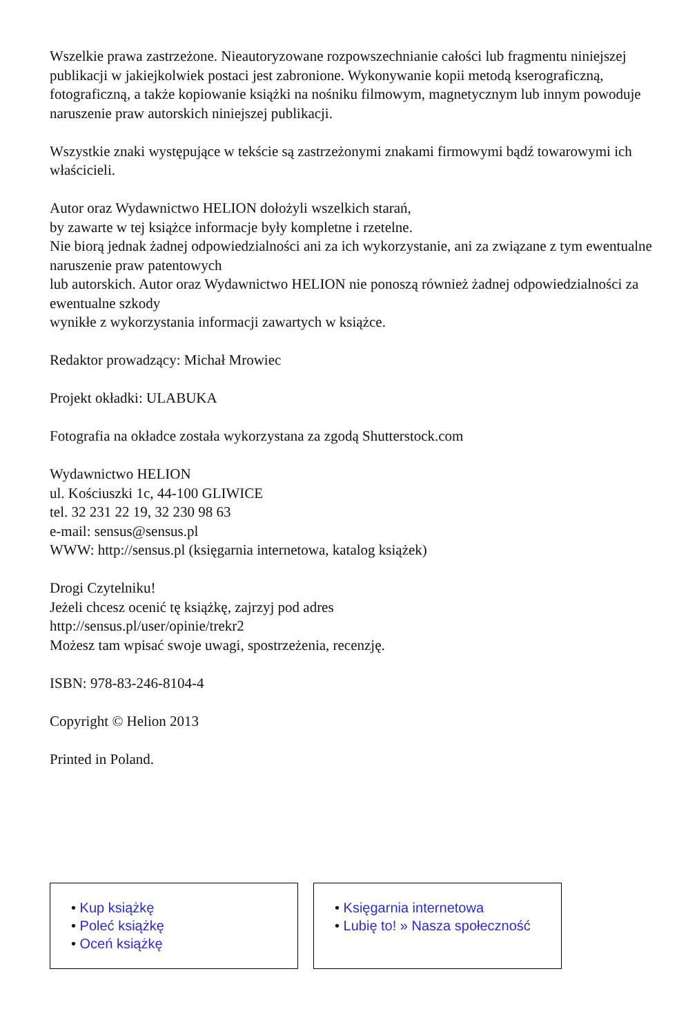Wszelkie prawa zastrzeżone. Nieautoryzowane rozpowszechnianie całości lub fragmentu niniejszej publikacji w jakiejkolwiek postaci jest zabronione. Wykonywanie kopii metodą kserograficzną, fotograficzną, a także kopiowanie książki na nośniku filmowym, magnetycznym lub innym powoduje naruszenie praw autorskich niniejszej publikacji.
Wszystkie znaki występujące w tekście są zastrzeżonymi znakami firmowymi bądź towarowymi ich właścicieli.
Autor oraz Wydawnictwo HELION dołożyli wszelkich starań,
by zawarte w tej książce informacje były kompletne i rzetelne.
Nie biorą jednak żadnej odpowiedzialności ani za ich wykorzystanie, ani za związane z tym ewentualne naruszenie praw patentowych
lub autorskich. Autor oraz Wydawnictwo HELION nie ponoszą również żadnej odpowiedzialności za ewentualne szkody
wynikłe z wykorzystania informacji zawartych w książce.
Redaktor prowadzący: Michał Mrowiec
Projekt okładki: ULABUKA
Fotografia na okładce została wykorzystana za zgodą Shutterstock.com
Wydawnictwo HELION
ul. Kościuszki 1c, 44-100 GLIWICE
tel. 32 231 22 19, 32 230 98 63
e-mail: sensus@sensus.pl
WWW: http://sensus.pl (księgarnia internetowa, katalog książek)
Drogi Czytelniku!
Jeżeli chcesz ocenić tę książkę, zajrzyj pod adres
http://sensus.pl/user/opinie/trekr2
Możesz tam wpisać swoje uwagi, spostrzeżenia, recenzję.
ISBN: 978-83-246-8104-4
Copyright © Helion 2013
Printed in Poland.
• Kup książkę
• Poleć książkę
• Oceń książkę
• Księgarnia internetowa
• Lubię to! » Nasza społeczność